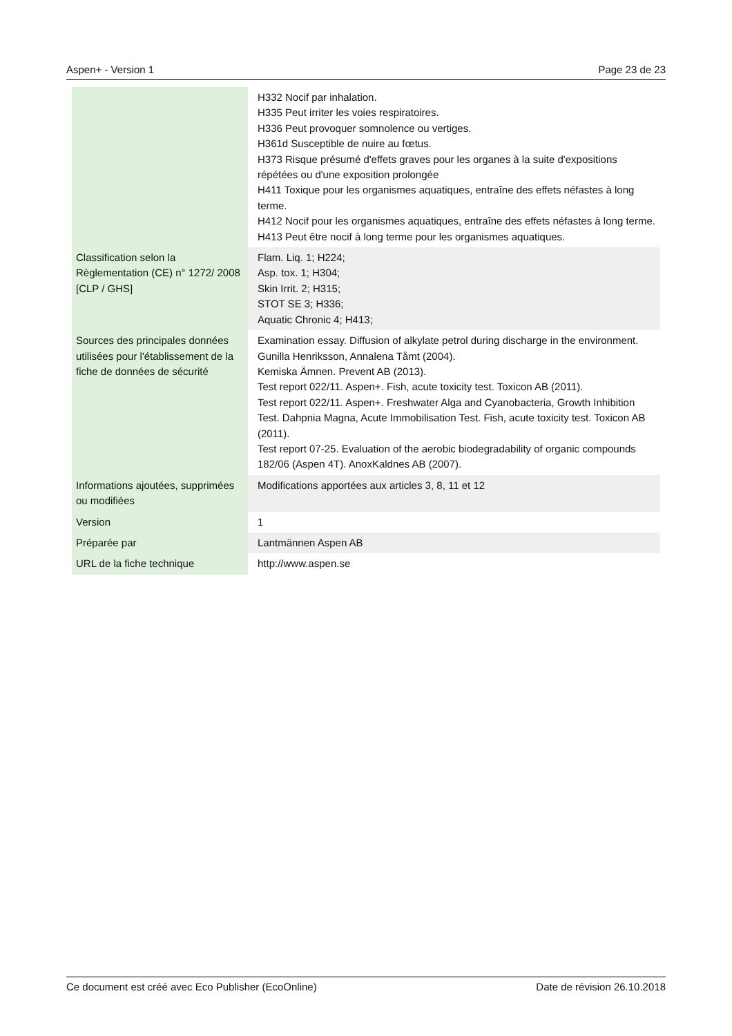Aspen+ - Version 1 Page 23 de 23
| | H332 Nocif par inhalation. H335 Peut irriter les voies respiratoires. H336 Peut provoquer somnolence ou vertiges. H361d Susceptible de nuire au fœtus. H373 Risque présumé d'effets graves pour les organes à la suite d'expositions répétées ou d'une exposition prolongée H411 Toxique pour les organismes aquatiques, entraîne des effets néfastes à long terme. H412 Nocif pour les organismes aquatiques, entraîne des effets néfastes à long terme. H413 Peut être nocif à long terme pour les organismes aquatiques. |
| Classification selon la Règlementation (CE) n° 1272/ 2008 [CLP / GHS] | Flam. Liq. 1; H224; Asp. tox. 1; H304; Skin Irrit. 2; H315; STOT SE 3; H336; Aquatic Chronic 4; H413; |
| Sources des principales données utilisées pour l'établissement de la fiche de données de sécurité | Examination essay. Diffusion of alkylate petrol during discharge in the environment. Gunilla Henriksson, Annalena Tåmt (2004). Kemiska Ämnen. Prevent AB (2013). Test report 022/11. Aspen+. Fish, acute toxicity test. Toxicon AB (2011). Test report 022/11. Aspen+. Freshwater Alga and Cyanobacteria, Growth Inhibition Test. Dahpnia Magna, Acute Immobilisation Test. Fish, acute toxicity test. Toxicon AB (2011). Test report 07-25. Evaluation of the aerobic biodegradability of organic compounds 182/06 (Aspen 4T). AnoxKaldnes AB (2007). |
| Informations ajoutées, supprimées ou modifiées | Modifications apportées aux articles 3, 8, 11 et 12 |
| Version | 1 |
| Préparée par | Lantmännen Aspen AB |
| URL de la fiche technique | http://www.aspen.se |
Ce document est créé avec Eco Publisher (EcoOnline) Date de révision 26.10.2018